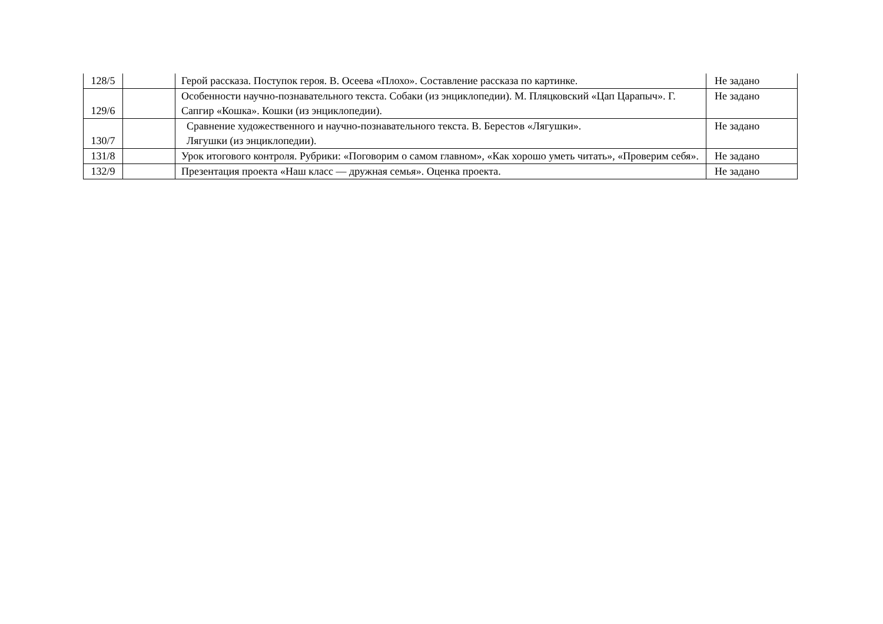| 128/5 | | Герой рассказа. Поступок героя. В. Осеева «Плохо». Составление рассказа по картинке. | Не задано |
| 129/6 | | Особенности научно-познавательного текста. Собаки (из энциклопедии). М. Пляцковский «Цап Царапыч». Г. Сапгир «Кошка». Кошки (из энциклопедии). | Не задано |
| 130/7 | | Сравнение художественного и научно-познавательного текста. В. Берестов «Лягушки». Лягушки (из энциклопедии). | Не задано |
| 131/8 | | Урок итогового контроля. Рубрики: «Поговорим о самом главном», «Как хорошо уметь читать», «Проверим себя». | Не задано |
| 132/9 | | Презентация проекта «Наш класс — дружная семья». Оценка проекта. | Не задано |